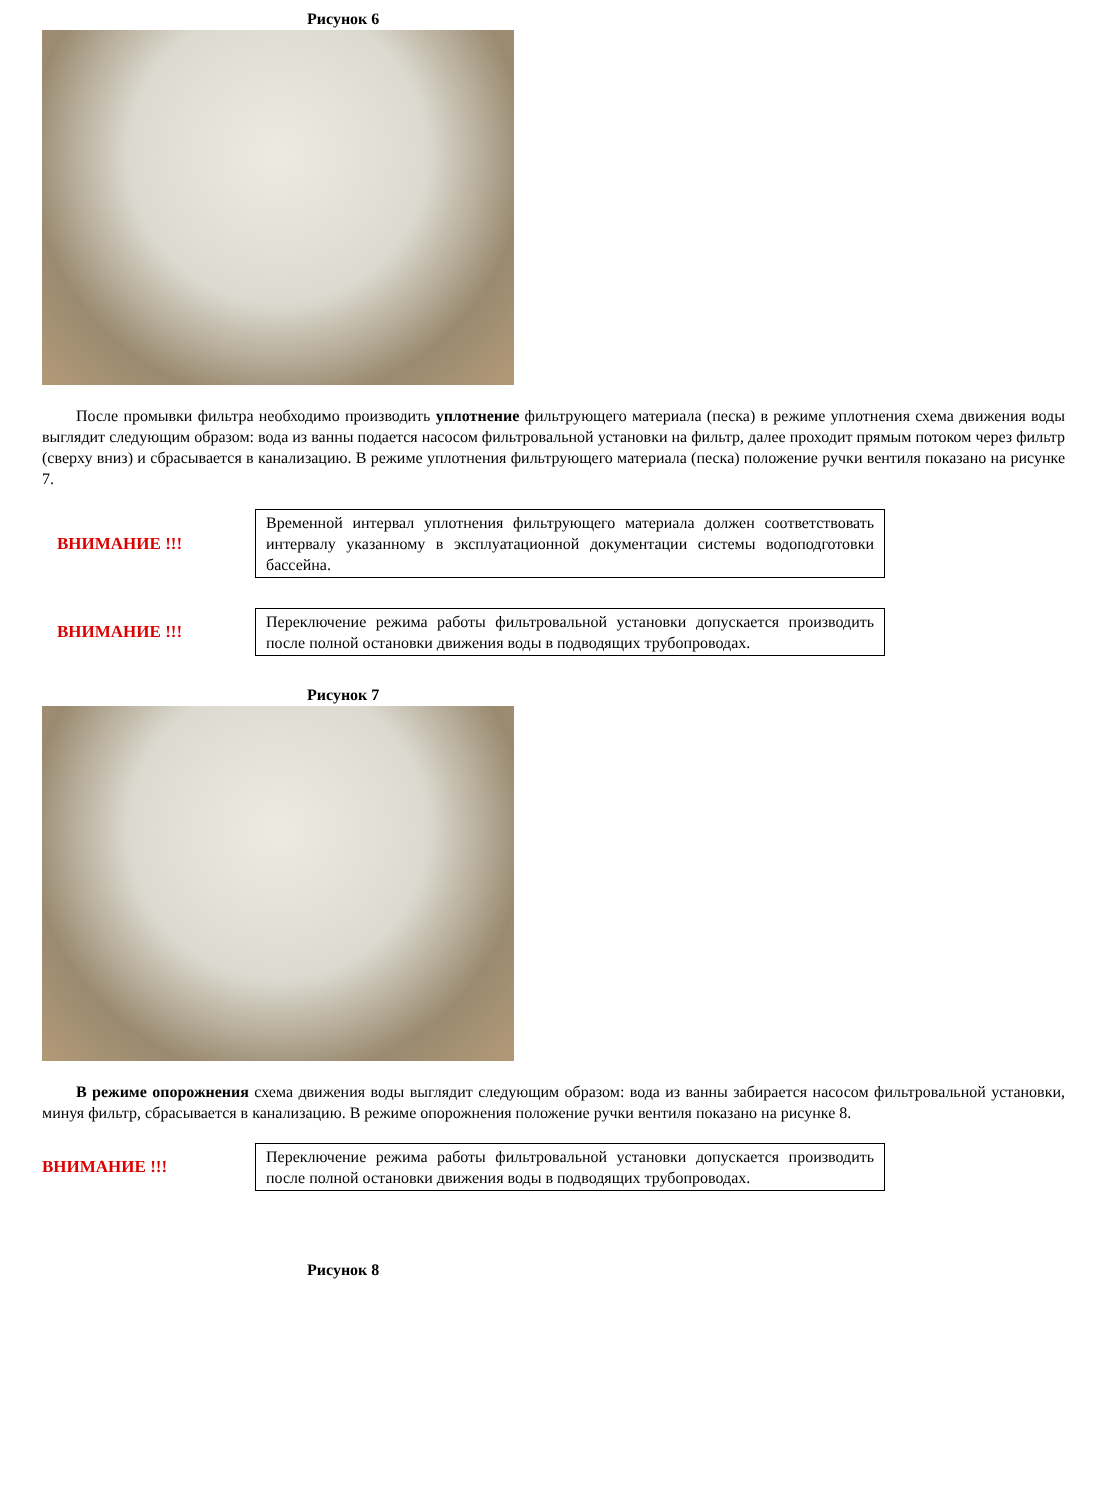Рисунок 6
После промывки фильтра необходимо производить уплотнение фильтрующего материала (песка) в режиме уплотнения схема движения воды выглядит следующим образом: вода из ванны подается насосом фильтровальной установки на фильтр, далее проходит прямым потоком через фильтр (сверху вниз) и сбрасывается в канализацию. В режиме уплотнения фильтрующего материала (песка) положение ручки вентиля показано на рисунке 7.
ВНИМАНИЕ !!!
Временной интервал уплотнения фильтрующего материала должен соответствовать интервалу указанному в эксплуатационной документации системы водоподготовки бассейна.
ВНИМАНИЕ !!!
Переключение режима работы фильтровальной установки допускается производить после полной остановки движения воды в подводящих трубопроводах.
Рисунок 7
В режиме опорожнения схема движения воды выглядит следующим образом: вода из ванны забирается насосом фильтровальной установки, минуя фильтр, сбрасывается в канализацию. В режиме опорожнения положение ручки вентиля показано на рисунке 8.
ВНИМАНИЕ !!!
Переключение режима работы фильтровальной установки допускается производить после полной остановки движения воды в подводящих трубопроводах.
Рисунок 8